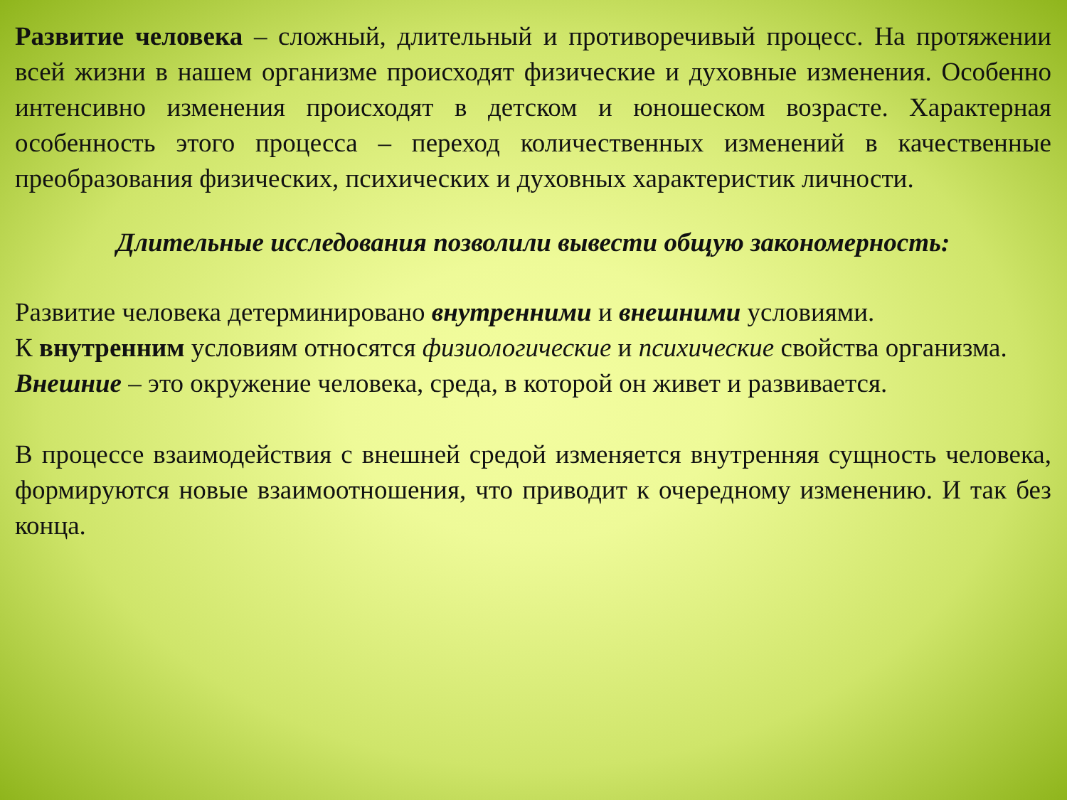Развитие человека – сложный, длительный и противоречивый процесс. На протяжении всей жизни в нашем организме происходят физические и духовные изменения. Особенно интенсивно изменения происходят в детском и юношеском возрасте. Характерная особенность этого процесса – переход количественных изменений в качественные преобразования физических, психических и духовных характеристик личности.
Длительные исследования позволили вывести общую закономерность:
Развитие человека детерминировано внутренними и внешними условиями.
К внутренним условиям относятся физиологические и психические свойства организма.
Внешние – это окружение человека, среда, в которой он живет и развивается.
В процессе взаимодействия с внешней средой изменяется внутренняя сущность человека, формируются новые взаимоотношения, что приводит к очередному изменению. И так без конца.